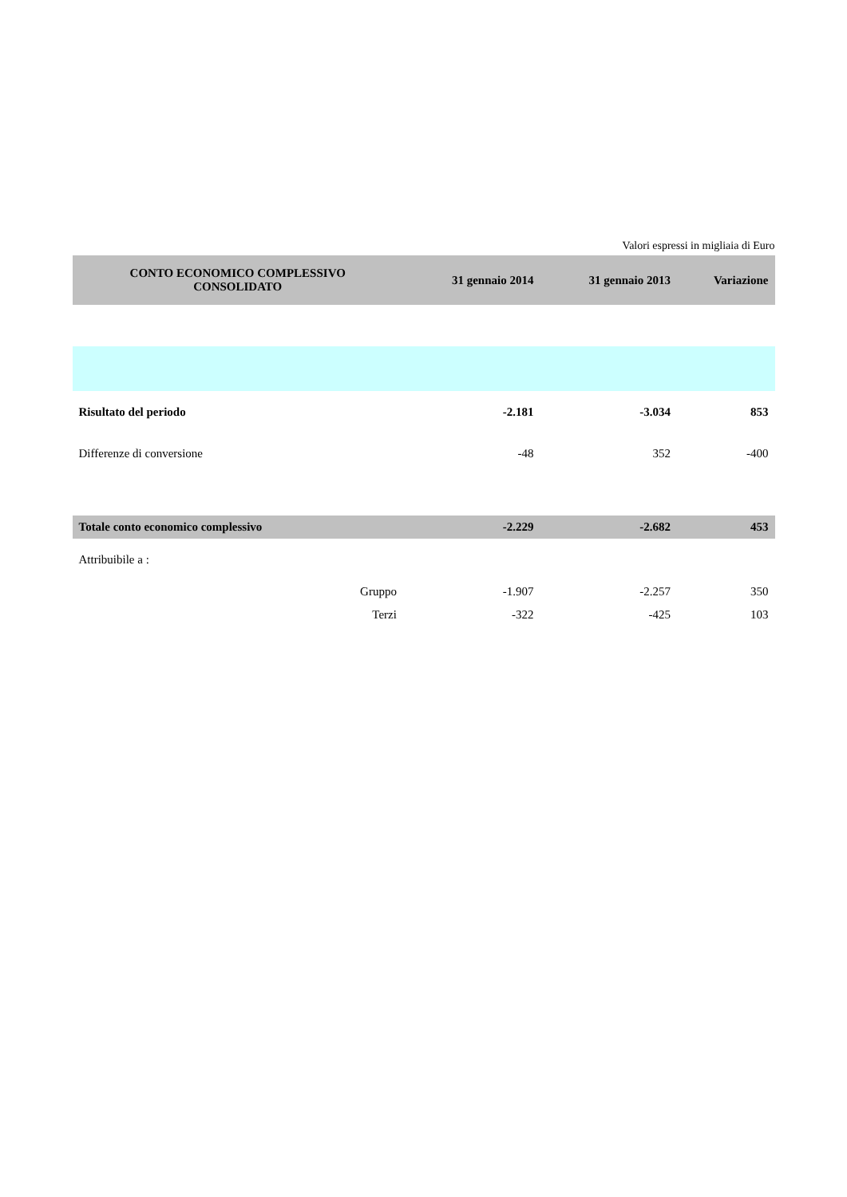Valori espressi in migliaia di Euro
| CONTO ECONOMICO COMPLESSIVO CONSOLIDATO | 31 gennaio 2014 | 31 gennaio 2013 | Variazione |
| --- | --- | --- | --- |
| Risultato del periodo | -2.181 | -3.034 | 853 |
| Differenze di conversione | -48 | 352 | -400 |
| Totale conto economico complessivo | -2.229 | -2.682 | 453 |
| Attribuibile a : | | | |
| Gruppo | -1.907 | -2.257 | 350 |
| Terzi | -322 | -425 | 103 |